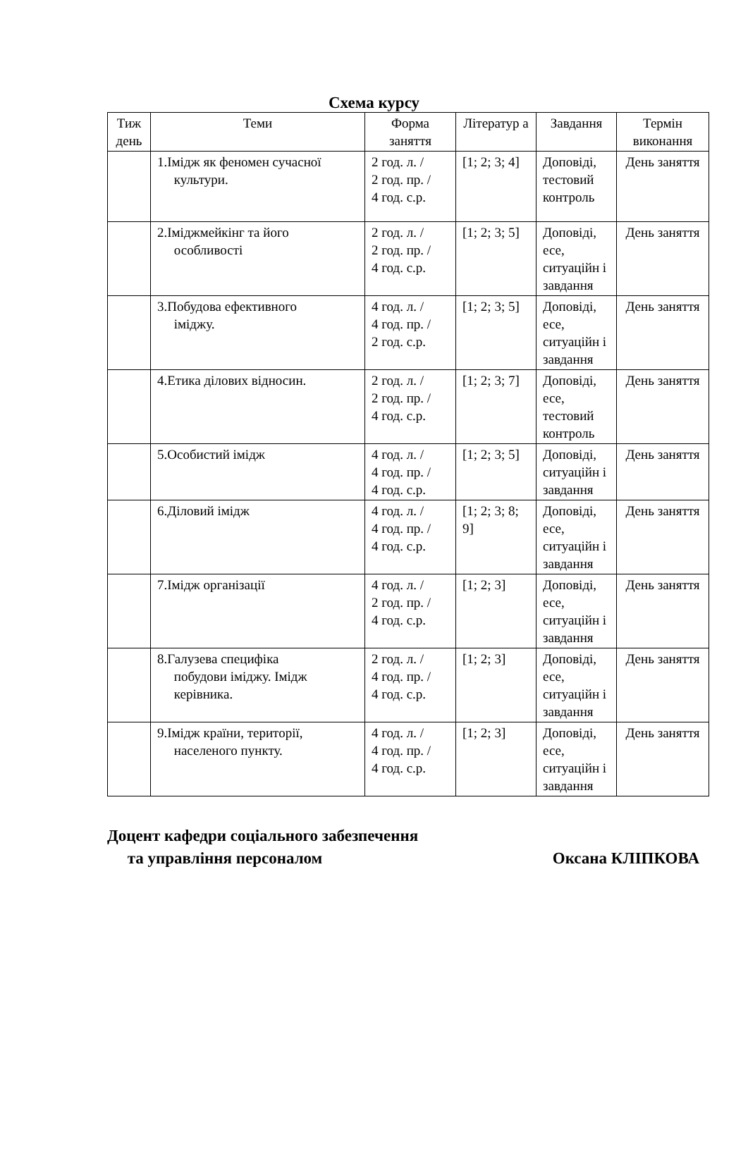Схема курсу
| Тиж день | Теми | Форма заняття | Літератур а | Завдання | Термін виконання |
| --- | --- | --- | --- | --- | --- |
| | 1.Імідж як феномен сучасної культури. | 2 год. л. / 2 год. пр. / 4 год. с.р. | [1; 2; 3; 4] | Доповіді, тестовий контроль | День заняття |
| | 2.Іміджмейкінг та його особливості | 2 год. л. / 2 год. пр. / 4 год. с.р. | [1; 2; 3; 5] | Доповіді, есе, ситуаційн і завдання | День заняття |
| | 3.Побудова ефективного іміджу. | 4 год. л. / 4 год. пр. / 2 год. с.р. | [1; 2; 3; 5] | Доповіді, есе, ситуаційн і завдання | День заняття |
| | 4.Етика ділових відносин. | 2 год. л. / 2 год. пр. / 4 год. с.р. | [1; 2; 3; 7] | Доповіді, есе, тестовий контроль | День заняття |
| | 5.Особистий імідж | 4 год. л. / 4 год. пр. / 4 год. с.р. | [1; 2; 3; 5] | Доповіді, ситуаційн і завдання | День заняття |
| | 6.Діловий імідж | 4 год. л. / 4 год. пр. / 4 год. с.р. | [1; 2; 3; 8; 9] | Доповіді, есе, ситуаційн і завдання | День заняття |
| | 7.Імідж організації | 4 год. л. / 2 год. пр. / 4 год. с.р. | [1; 2; 3] | Доповіді, есе, ситуаційн і завдання | День заняття |
| | 8.Галузева специфіка побудови іміджу. Імідж керівника. | 2 год. л. / 4 год. пр. / 4 год. с.р. | [1; 2; 3] | Доповіді, есе, ситуаційн і завдання | День заняття |
| | 9.Імідж країни, території, населеного пункту. | 4 год. л. / 4 год. пр. / 4 год. с.р. | [1; 2; 3] | Доповіді, есе, ситуаційн і завдання | День заняття |
Доцент кафедри соціального забезпечення
та управління персоналом Оксана КЛІПКОВА